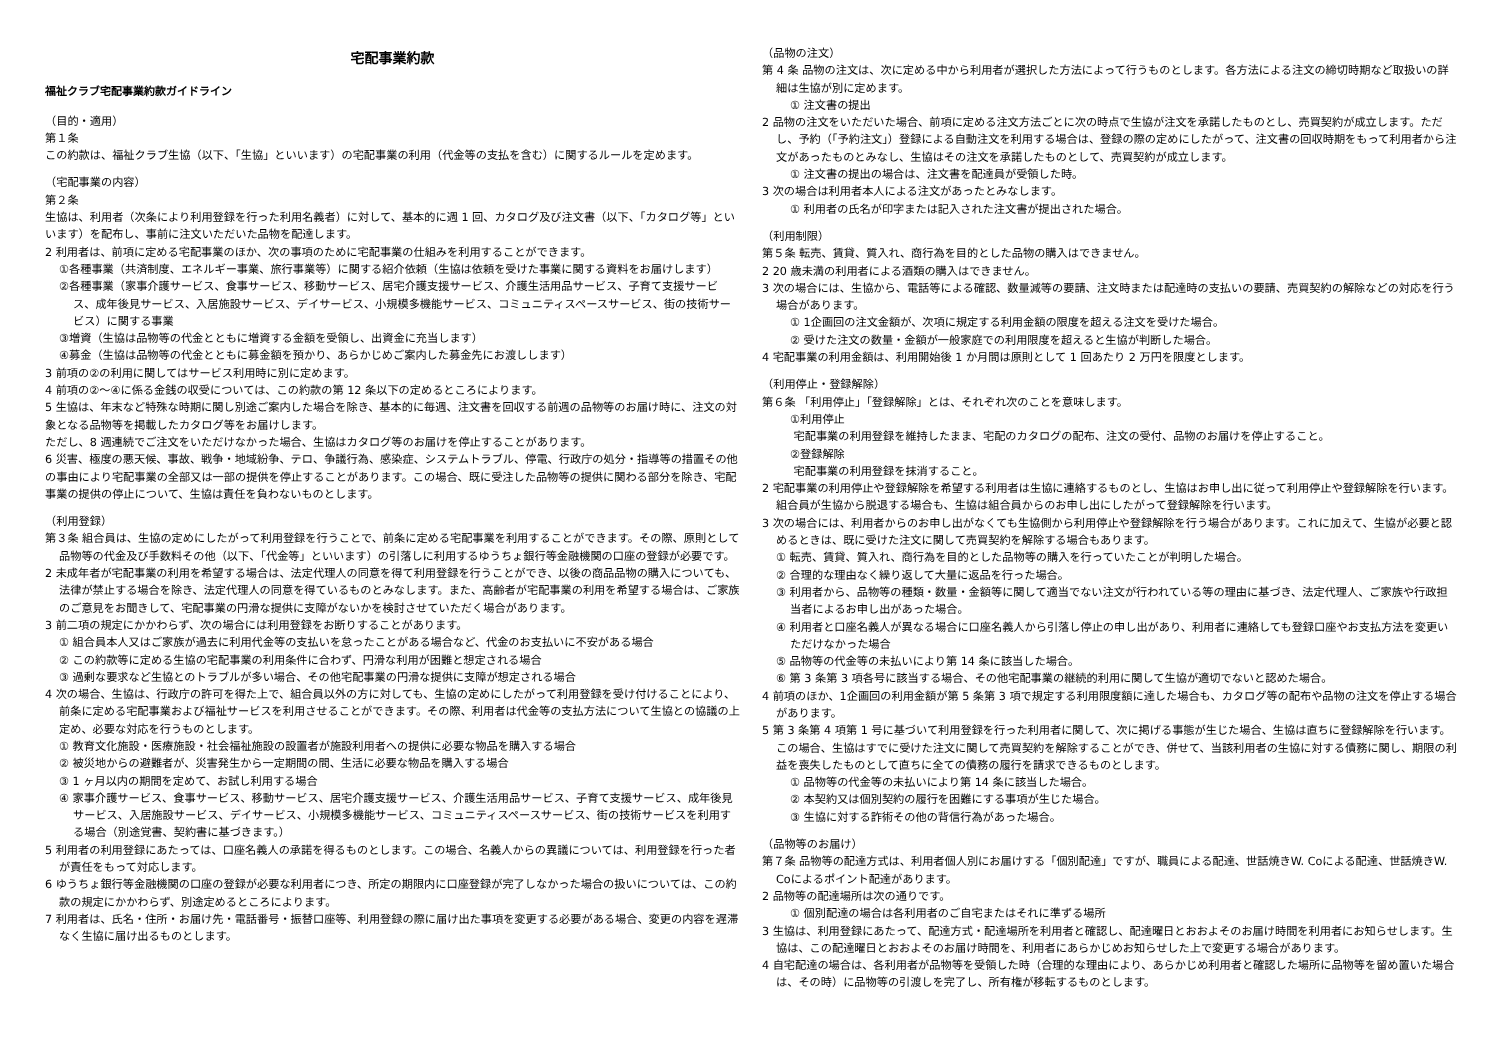宅配事業約款
福祉クラブ宅配事業約款ガイドライン
（目的・適用）
第１条
この約款は、福祉クラブ生協（以下、「生協」といいます）の宅配事業の利用（代金等の支払を含む）に関するルールを定めます。
（宅配事業の内容）
第２条
生協は、利用者（次条により利用登録を行った利用名義者）に対して、基本的に週 1 回、カタログ及び注文書（以下、「カタログ等」といいます）を配布し、事前に注文いただいた品物を配達します。
2 利用者は、前項に定める宅配事業のほか、次の事項のために宅配事業の仕組みを利用することができます。
①各種事業（共済制度、エネルギー事業、旅行事業等）に関する紹介依頼（生協は依頼を受けた事業に関する資料をお届けします）
②各種事業（家事介護サービス、食事サービス、移動サービス、居宅介護支援サービス、介護生活用品サービス、子育て支援サービス、成年後見サービス、入居施設サービス、デイサービス、小規模多機能サービス、コミュニティスペースサービス、街の技術サービス）に関する事業
③増資（生協は品物等の代金とともに増資する金額を受領し、出資金に充当します）
④募金（生協は品物等の代金とともに募金額を預かり、あらかじめご案内した募金先にお渡しします）
3 前項の②の利用に関してはサービス利用時に別に定めます。
4 前項の②～④に係る金銭の収受については、この約款の第 12 条以下の定めるところによります。
5 生協は、年末など特殊な時期に関し別途ご案内した場合を除き、基本的に毎週、注文書を回収する前週の品物等のお届け時に、注文の対象となる品物等を掲載したカタログ等をお届けします。
ただし、8 週連続でご注文をいただけなかった場合、生協はカタログ等のお届けを停止することがあります。
6 災害、極度の悪天候、事故、戦争・地域紛争、テロ、争議行為、感染症、システムトラブル、停電、行政庁の処分・指導等の措置その他の事由により宅配事業の全部又は一部の提供を停止することがあります。この場合、既に受注した品物等の提供に関わる部分を除き、宅配事業の提供の停止について、生協は責任を負わないものとします。
（利用登録）
第３条 組合員は、生協の定めにしたがって利用登録を行うことで、前条に定める宅配事業を利用することができます。その際、原則として品物等の代金及び手数料その他（以下、「代金等」といいます）の引落しに利用するゆうちょ銀行等金融機関の口座の登録が必要です。
2 未成年者が宅配事業の利用を希望する場合は、法定代理人の同意を得て利用登録を行うことができ、以後の商品品物の購入についても、法律が禁止する場合を除き、法定代理人の同意を得ているものとみなします。また、高齢者が宅配事業の利用を希望する場合は、ご家族のご意見をお聞きして、宅配事業の円滑な提供に支障がないかを検討させていただく場合があります。
3 前二項の規定にかかわらず、次の場合には利用登録をお断りすることがあります。
① 組合員本人又はご家族が過去に利用代金等の支払いを怠ったことがある場合など、代金のお支払いに不安がある場合
② この約款等に定める生協の宅配事業の利用条件に合わず、円滑な利用が困難と想定される場合
③ 過剰な要求など生協とのトラブルが多い場合、その他宅配事業の円滑な提供に支障が想定される場合
4 次の場合、生協は、行政庁の許可を得た上で、組合員以外の方に対しても、生協の定めにしたがって利用登録を受け付けることにより、前条に定める宅配事業および福祉サービスを利用させることができます。その際、利用者は代金等の支払方法について生協との協議の上定め、必要な対応を行うものとします。
① 教育文化施設・医療施設・社会福祉施設の設置者が施設利用者への提供に必要な物品を購入する場合
② 被災地からの避難者が、災害発生から一定期間の間、生活に必要な物品を購入する場合
③ 1 ヶ月以内の期間を定めて、お試し利用する場合
④ 家事介護サービス、食事サービス、移動サービス、居宅介護支援サービス、介護生活用品サービス、子育て支援サービス、成年後見サービス、入居施設サービス、デイサービス、小規模多機能サービス、コミュニティスペースサービス、街の技術サービスを利用する場合（別途覚書、契約書に基づきます。）
5 利用者の利用登録にあたっては、口座名義人の承諾を得るものとします。この場合、名義人からの異議については、利用登録を行った者が責任をもって対応します。
6 ゆうちょ銀行等金融機関の口座の登録が必要な利用者につき、所定の期限内に口座登録が完了しなかった場合の扱いについては、この約款の規定にかかわらず、別途定めるところによります。
7 利用者は、氏名・住所・お届け先・電話番号・振替口座等、利用登録の際に届け出た事項を変更する必要がある場合、変更の内容を遅滞なく生協に届け出るものとします。
（品物の注文）
第 4 条 品物の注文は、次に定める中から利用者が選択した方法によって行うものとします。各方法による注文の締切時期など取扱いの詳細は生協が別に定めます。
① 注文書の提出
2 品物の注文をいただいた場合、前項に定める注文方法ごとに次の時点で生協が注文を承諾したものとし、売買契約が成立します。ただし、予約（「予約注文」）登録による自動注文を利用する場合は、登録の際の定めにしたがって、注文書の回収時期をもって利用者から注文があったものとみなし、生協はその注文を承諾したものとして、売買契約が成立します。
① 注文書の提出の場合は、注文書を配達員が受領した時。
3 次の場合は利用者本人による注文があったとみなします。
① 利用者の氏名が印字または記入された注文書が提出された場合。
（利用制限）
第５条 転売、賃貸、質入れ、商行為を目的とした品物の購入はできません。
2 20 歳未満の利用者による酒類の購入はできません。
3 次の場合には、生協から、電話等による確認、数量減等の要請、注文時または配達時の支払いの要請、売買契約の解除などの対応を行う場合があります。
① 1企画回の注文金額が、次項に規定する利用金額の限度を超える注文を受けた場合。
② 受けた注文の数量・金額が一般家庭での利用限度を超えると生協が判断した場合。
4 宅配事業の利用金額は、利用開始後 1 か月間は原則として 1 回あたり 2 万円を限度とします。
（利用停止・登録解除）
第６条 「利用停止」「登録解除」とは、それぞれ次のことを意味します。
①利用停止
宅配事業の利用登録を維持したまま、宅配のカタログの配布、注文の受付、品物のお届けを停止すること。
②登録解除
宅配事業の利用登録を抹消すること。
2 宅配事業の利用停止や登録解除を希望する利用者は生協に連絡するものとし、生協はお申し出に従って利用停止や登録解除を行います。組合員が生協から脱退する場合も、生協は組合員からのお申し出にしたがって登録解除を行います。
3 次の場合には、利用者からのお申し出がなくても生協側から利用停止や登録解除を行う場合があります。これに加えて、生協が必要と認めるときは、既に受けた注文に関して売買契約を解除する場合もあります。
① 転売、賃貸、質入れ、商行為を目的とした品物等の購入を行っていたことが判明した場合。
② 合理的な理由なく繰り返して大量に返品を行った場合。
③ 利用者から、品物等の種類・数量・金額等に関して適当でない注文が行われている等の理由に基づき、法定代理人、ご家族や行政担当者によるお申し出があった場合。
④ 利用者と口座名義人が異なる場合に口座名義人から引落し停止の申し出があり、利用者に連絡しても登録口座やお支払方法を変更いただけなかった場合
⑤ 品物等の代金等の未払いにより第 14 条に該当した場合。
⑥ 第 3 条第 3 項各号に該当する場合、その他宅配事業の継続的利用に関して生協が適切でないと認めた場合。
4 前項のほか、1企画回の利用金額が第 5 条第 3 項で規定する利用限度額に達した場合も、カタログ等の配布や品物の注文を停止する場合があります。
5 第 3 条第 4 項第 1 号に基づいて利用登録を行った利用者に関して、次に掲げる事態が生じた場合、生協は直ちに登録解除を行います。この場合、生協はすでに受けた注文に関して売買契約を解除することができ、併せて、当該利用者の生協に対する債務に関し、期限の利益を喪失したものとして直ちに全ての債務の履行を請求できるものとします。
① 品物等の代金等の未払いにより第 14 条に該当した場合。
② 本契約又は個別契約の履行を困難にする事項が生じた場合。
③ 生協に対する詐術その他の背信行為があった場合。
（品物等のお届け）
第７条 品物等の配達方式は、利用者個人別にお届けする「個別配達」ですが、職員による配達、世話焼きW. Coによる配達、世話焼きW. Coによるポイント配達があります。
2 品物等の配達場所は次の通りです。
① 個別配達の場合は各利用者のご自宅またはそれに準ずる場所
3 生協は、利用登録にあたって、配達方式・配達場所を利用者と確認し、配達曜日とおおよそのお届け時間を利用者にお知らせします。生協は、この配達曜日とおおよそのお届け時間を、利用者にあらかじめお知らせした上で変更する場合があります。
4 自宅配達の場合は、各利用者が品物等を受領した時（合理的な理由により、あらかじめ利用者と確認した場所に品物等を留め置いた場合は、その時）に品物等の引渡しを完了し、所有権が移転するものとします。